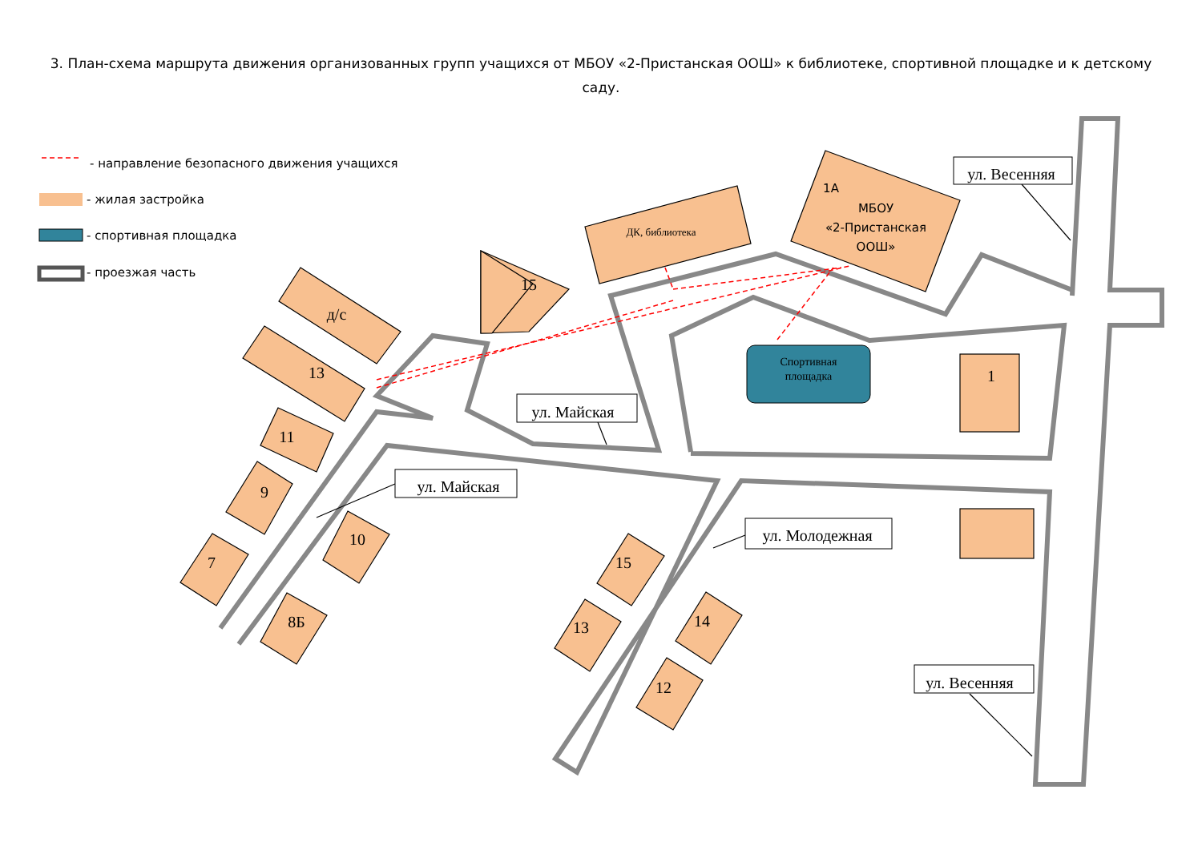3. План-схема маршрута движения организованных групп учащихся от МБОУ «2-Пристанская ООШ» к библиотеке, спортивной площадке и к детскому саду.
ул. Весенняя
ул. Майская
ул. Майская
ул. Молодежная
ул. Весенняя
д/с
13
15
11
9
7
10
8Б
15
13
14
12
1
ДК, библиотека
Спортивная
площадка
1А
МБОУ
«2-Пристанская
ООШ»
- направление безопасного движения учащихся
- жилая застройка
- спортивная площадка
- проезжая часть